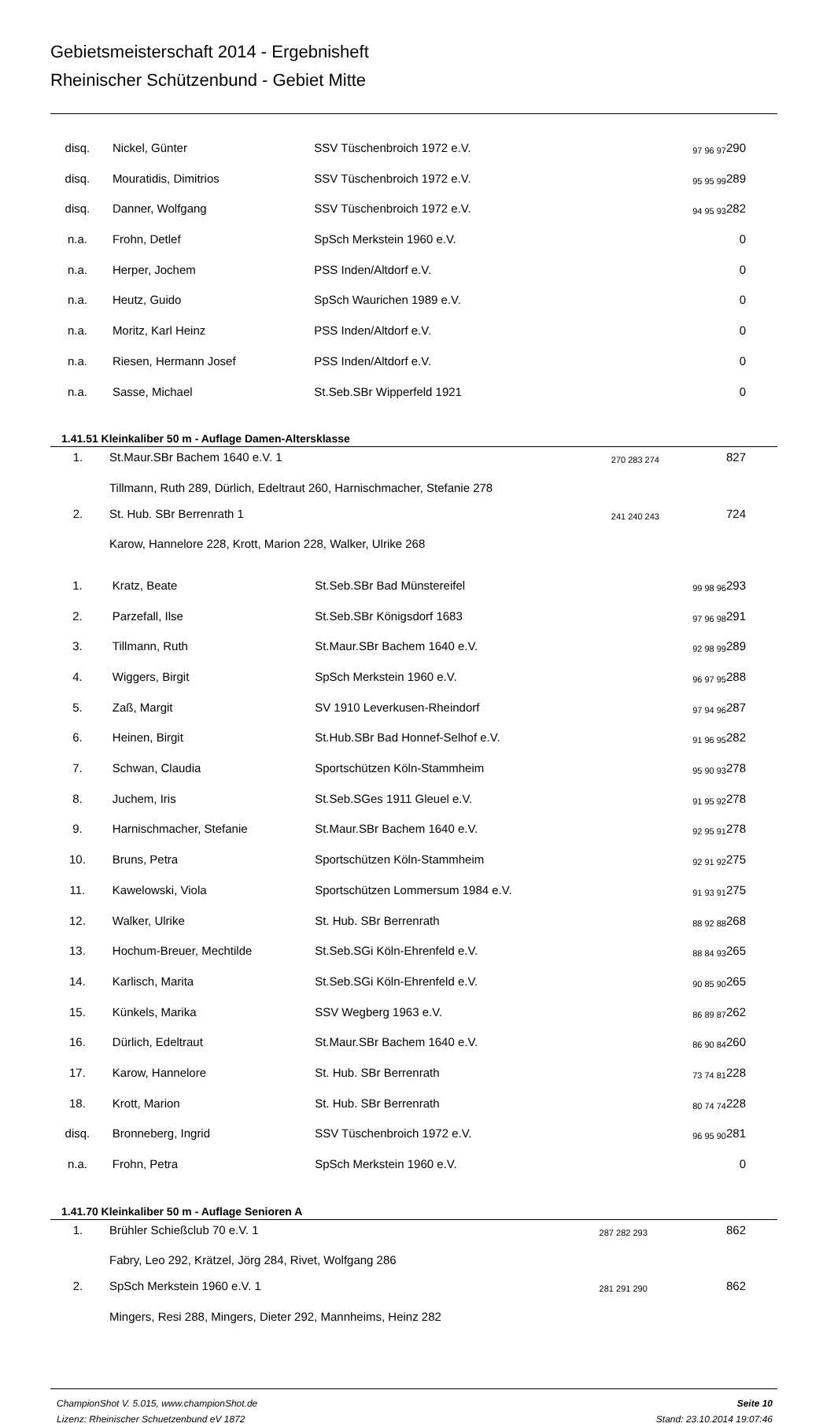Gebietsmeisterschaft 2014 - Ergebnisheft
Rheinischer Schützenbund - Gebiet Mitte
| disq. | Nickel, Günter | SSV Tüschenbroich 1972 e.V. | 97 96 97 | 290 |
| disq. | Mouratidis, Dimitrios | SSV Tüschenbroich 1972 e.V. | 95 95 99 | 289 |
| disq. | Danner, Wolfgang | SSV Tüschenbroich 1972 e.V. | 94 95 93 | 282 |
| n.a. | Frohn, Detlef | SpSch Merkstein 1960 e.V. | | 0 |
| n.a. | Herper, Jochem | PSS Inden/Altdorf e.V. | | 0 |
| n.a. | Heutz, Guido | SpSch Waurichen 1989 e.V. | | 0 |
| n.a. | Moritz, Karl Heinz | PSS Inden/Altdorf e.V. | | 0 |
| n.a. | Riesen, Hermann Josef | PSS Inden/Altdorf e.V. | | 0 |
| n.a. | Sasse, Michael | St.Seb.SBr Wipperfeld 1921 | | 0 |
1.41.51 Kleinkaliber 50 m - Auflage Damen-Altersklasse
| 1. | St.Maur.SBr Bachem 1640 e.V. 1 | 270 283 274 | 827 |
| | Tillmann, Ruth 289, Dürlich, Edeltraut 260, Harnischmacher, Stefanie 278 | | |
| 2. | St. Hub. SBr Berrenrath 1 | 241 240 243 | 724 |
| | Karow, Hannelore 228, Krott, Marion 228, Walker, Ulrike 268 | | |
| 1. | Kratz, Beate | St.Seb.SBr Bad Münstereifel | 99 98 96 | 293 |
| 2. | Parzefall, Ilse | St.Seb.SBr Königsdorf 1683 | 97 96 98 | 291 |
| 3. | Tillmann, Ruth | St.Maur.SBr Bachem 1640 e.V. | 92 98 99 | 289 |
| 4. | Wiggers, Birgit | SpSch Merkstein 1960 e.V. | 96 97 95 | 288 |
| 5. | Zaß, Margit | SV 1910 Leverkusen-Rheindorf | 97 94 96 | 287 |
| 6. | Heinen, Birgit | St.Hub.SBr Bad Honnef-Selhof e.V. | 91 96 95 | 282 |
| 7. | Schwan, Claudia | Sportschützen Köln-Stammheim | 95 90 93 | 278 |
| 8. | Juchem, Iris | St.Seb.SGes 1911 Gleuel e.V. | 91 95 92 | 278 |
| 9. | Harnischmacher, Stefanie | St.Maur.SBr Bachem 1640 e.V. | 92 95 91 | 278 |
| 10. | Bruns, Petra | Sportschützen Köln-Stammheim | 92 91 92 | 275 |
| 11. | Kawelowski, Viola | Sportschützen Lommersum 1984 e.V. | 91 93 91 | 275 |
| 12. | Walker, Ulrike | St. Hub. SBr Berrenrath | 88 92 88 | 268 |
| 13. | Hochum-Breuer, Mechtilde | St.Seb.SGi Köln-Ehrenfeld e.V. | 88 84 93 | 265 |
| 14. | Karlisch, Marita | St.Seb.SGi Köln-Ehrenfeld e.V. | 90 85 90 | 265 |
| 15. | Künkels, Marika | SSV Wegberg 1963 e.V. | 86 89 87 | 262 |
| 16. | Dürlich, Edeltraut | St.Maur.SBr Bachem 1640 e.V. | 86 90 84 | 260 |
| 17. | Karow, Hannelore | St. Hub. SBr Berrenrath | 73 74 81 | 228 |
| 18. | Krott, Marion | St. Hub. SBr Berrenrath | 80 74 74 | 228 |
| disq. | Bronneberg, Ingrid | SSV Tüschenbroich 1972 e.V. | 96 95 90 | 281 |
| n.a. | Frohn, Petra | SpSch Merkstein 1960 e.V. | | 0 |
1.41.70 Kleinkaliber 50 m - Auflage Senioren A
| 1. | Brühler Schießclub 70 e.V. 1 | 287 282 293 | 862 |
| | Fabry, Leo 292, Krätzel, Jörg 284, Rivet, Wolfgang 286 | | |
| 2. | SpSch Merkstein 1960 e.V. 1 | 281 291 290 | 862 |
| | Mingers, Resi 288, Mingers, Dieter 292, Mannheims, Heinz 282 | | |
ChampionShot V. 5.015, www.championShot.de
Lizenz: Rheinischer Schuetzenbund eV 1872
Seite 10
Stand: 23.10.2014 19:07:46